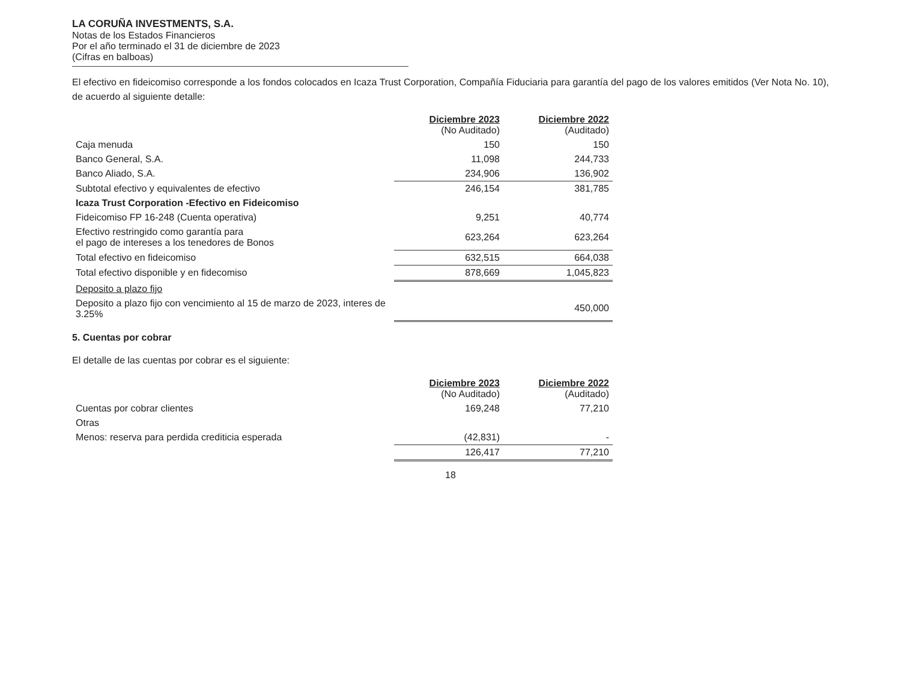LA CORUÑA INVESTMENTS, S.A.
Notas de los Estados Financieros
Por el año terminado el 31 de diciembre de 2023
(Cifras en balboas)
El efectivo en fideicomiso corresponde a los fondos colocados en Icaza Trust Corporation, Compañía Fiduciaria para garantía del pago de los valores emitidos (Ver Nota No. 10), de acuerdo al siguiente detalle:
| | Diciembre 2023 (No Auditado) | Diciembre 2022 (Auditado) |
| Caja menuda | 150 | 150 |
| Banco General, S.A. | 11,098 | 244,733 |
| Banco Aliado, S.A. | 234,906 | 136,902 |
| Subtotal efectivo y equivalentes de efectivo | 246,154 | 381,785 |
| Icaza Trust Corporation -Efectivo en Fideicomiso | | |
| Fideicomiso FP 16-248 (Cuenta operativa) | 9,251 | 40,774 |
| Efectivo restringido como garantía para el pago de intereses a los tenedores de Bonos | 623,264 | 623,264 |
| Total efectivo en fideicomiso | 632,515 | 664,038 |
| Total efectivo disponible y en fidecomiso | 878,669 | 1,045,823 |
| Deposito a plazo fijo | | |
| Deposito a plazo fijo con vencimiento al 15 de marzo de 2023, interes de 3.25% | | 450,000 |
5. Cuentas por cobrar
El detalle de las cuentas por cobrar es el siguiente:
| | Diciembre 2023 (No Auditado) | Diciembre 2022 (Auditado) |
| Cuentas por cobrar clientes | 169,248 | 77,210 |
| Otras | | |
| Menos: reserva para perdida crediticia esperada | (42,831) | - |
| | 126,417 | 77,210 |
18